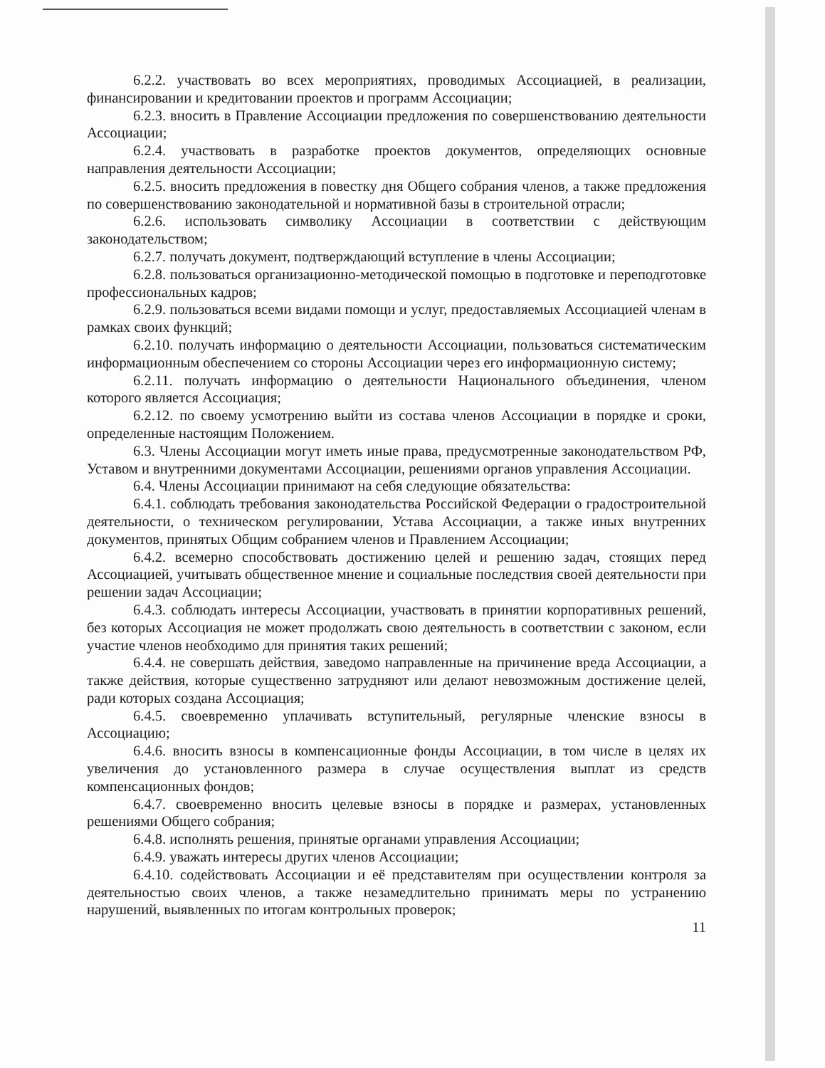6.2.2. участвовать во всех мероприятиях, проводимых Ассоциацией, в реализации, финансировании и кредитовании проектов и программ Ассоциации;
6.2.3. вносить в Правление Ассоциации предложения по совершенствованию деятельности Ассоциации;
6.2.4. участвовать в разработке проектов документов, определяющих основные направления деятельности Ассоциации;
6.2.5. вносить предложения в повестку дня Общего собрания членов, а также предложения по совершенствованию законодательной и нормативной базы в строительной отрасли;
6.2.6. использовать символику Ассоциации в соответствии с действующим законодательством;
6.2.7. получать документ, подтверждающий вступление в члены Ассоциации;
6.2.8. пользоваться организационно-методической помощью в подготовке и переподготовке профессиональных кадров;
6.2.9. пользоваться всеми видами помощи и услуг, предоставляемых Ассоциацией членам в рамках своих функций;
6.2.10. получать информацию о деятельности Ассоциации, пользоваться систематическим информационным обеспечением со стороны Ассоциации через его информационную систему;
6.2.11. получать информацию о деятельности Национального объединения, членом которого является Ассоциация;
6.2.12. по своему усмотрению выйти из состава членов Ассоциации в порядке и сроки, определенные настоящим Положением.
6.3. Члены Ассоциации могут иметь иные права, предусмотренные законодательством РФ, Уставом и внутренними документами Ассоциации, решениями органов управления Ассоциации.
6.4. Члены Ассоциации принимают на себя следующие обязательства:
6.4.1. соблюдать требования законодательства Российской Федерации о градостроительной деятельности, о техническом регулировании, Устава Ассоциации, а также иных внутренних документов, принятых Общим собранием членов и Правлением Ассоциации;
6.4.2. всемерно способствовать достижению целей и решению задач, стоящих перед Ассоциацией, учитывать общественное мнение и социальные последствия своей деятельности при решении задач Ассоциации;
6.4.3. соблюдать интересы Ассоциации, участвовать в принятии корпоративных решений, без которых Ассоциация не может продолжать свою деятельность в соответствии с законом, если участие членов необходимо для принятия таких решений;
6.4.4. не совершать действия, заведомо направленные на причинение вреда Ассоциации, а также действия, которые существенно затрудняют или делают невозможным достижение целей, ради которых создана Ассоциация;
6.4.5. своевременно уплачивать вступительный, регулярные членские взносы в Ассоциацию;
6.4.6. вносить взносы в компенсационные фонды Ассоциации, в том числе в целях их увеличения до установленного размера в случае осуществления выплат из средств компенсационных фондов;
6.4.7. своевременно вносить целевые взносы в порядке и размерах, установленных решениями Общего собрания;
6.4.8. исполнять решения, принятые органами управления Ассоциации;
6.4.9. уважать интересы других членов Ассоциации;
6.4.10. содействовать Ассоциации и её представителям при осуществлении контроля за деятельностью своих членов, а также незамедлительно принимать меры по устранению нарушений, выявленных по итогам контрольных проверок;
11